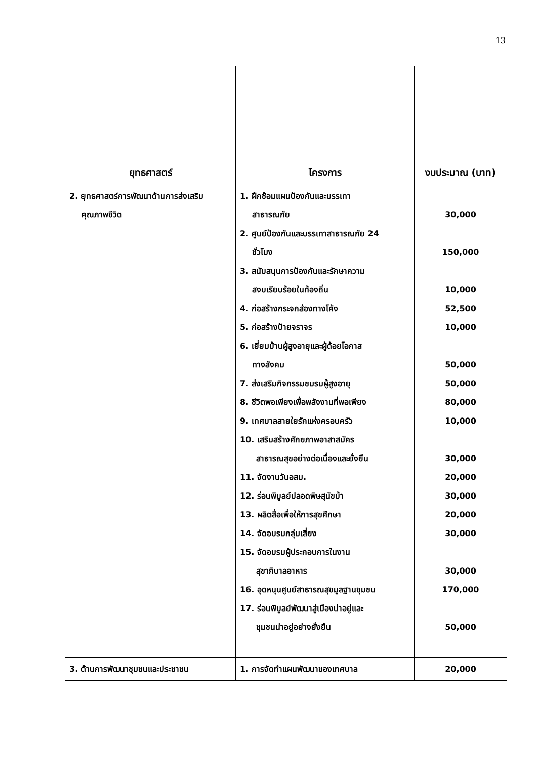13
| ยุทธศาสตร์ | โครงการ | งบประมาณ (บาท) |
| --- | --- | --- |
| 2. ยุทธศาสตร์การพัฒนาด้านการส่งเสริม คุณภาพชีวิต | 1. ฝึกซ้อมแผนป้องกันและบรรเทา สาธารณภัย 2. ศูนย์ป้องกันและบรรเทาสาธารณภัย 24 ชั่วโมง 3. สนับสนุนการป้องกันและรักษาความ สงบเรียบร้อยในท้องถิ่น 4. ก่อสร้างกระจกส่องทางโค้ง 5. ก่อสร้างป้ายจราจร 6. เยี่ยมบ้านผู้สูงอายุและผู้ด้อยโอกาส ทางสังคม 7. ส่งเสริมกิจกรรมชมรมผู้สูงอายุ 8. ชีวิตพอเพียงเพื่อพลังงานที่พอเพียง 9. เทศบาลสายใยรักแห่งครอบครัว 10. เสริมสร้างศักยภาพอาสาสมัคร สาธารณสุขอย่างต่อเนื่องและยั่งยืน 11. จัดงานวันอสม. 12. ร่อนพิบูลย์ปลอดพิษสุนัขบ้า 13. ผลิตสื่อเพื่อให้การสุขศึกษา 14. จัดอบรมกลุ่มเสี่ยง 15. จัดอบรมผู้ประกอบการในงาน สุขาภิบาลอาหาร 16. อุดหนุนศูนย์สาธารณสุขมูลฐานชุมชน 17. ร่อนพิบูลย์พัฒนาสู่เมืองน่าอยู่และ ชุมชนน่าอยู่อย่างยั่งยืน | 30,000 150,000 10,000 52,500 10,000 50,000 50,000 80,000 10,000 30,000 20,000 30,000 20,000 30,000 30,000 170,000 50,000 |
| 3. ด้านการพัฒนาชุมชนและประชาชน | 1. การจัดทำแผนพัฒนาของเทศบาล | 20,000 |